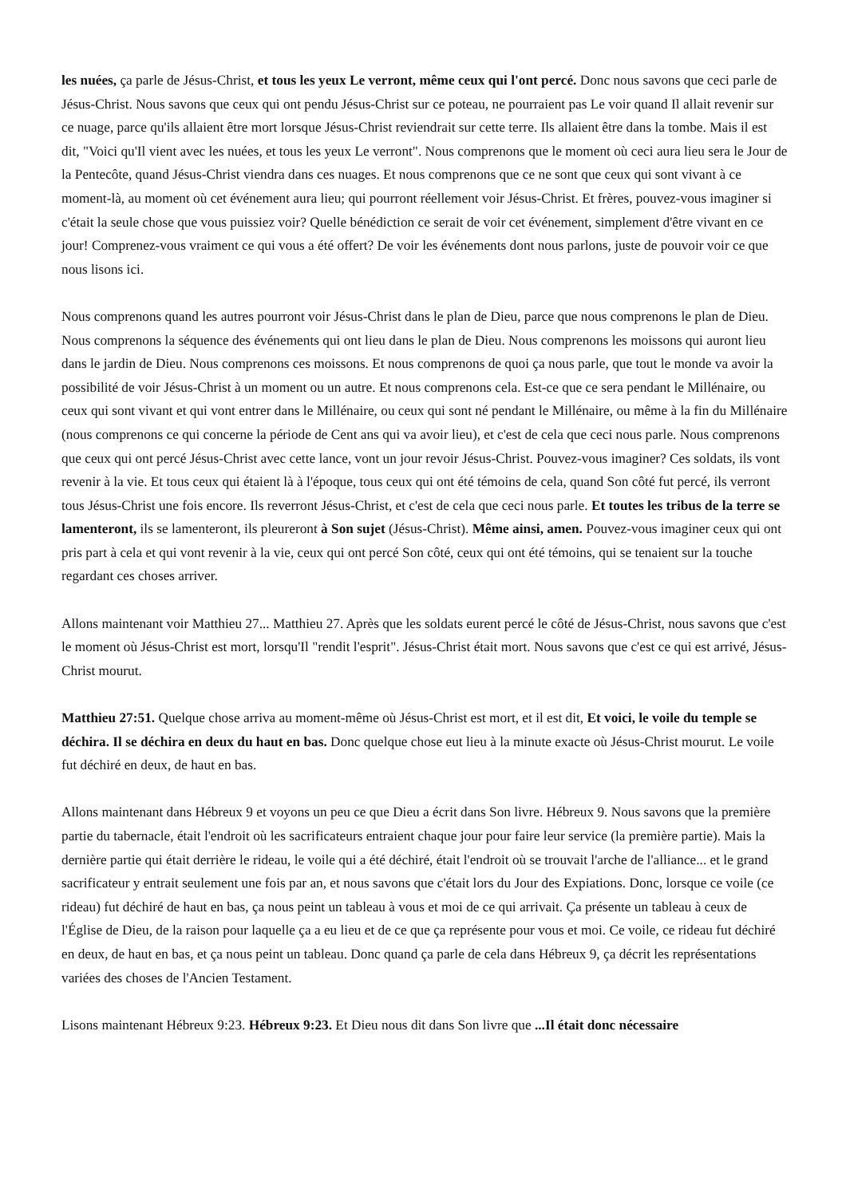les nuées, ça parle de Jésus-Christ, et tous les yeux Le verront, même ceux qui l'ont percé. Donc nous savons que ceci parle de Jésus-Christ. Nous savons que ceux qui ont pendu Jésus-Christ sur ce poteau, ne pourraient pas Le voir quand Il allait revenir sur ce nuage, parce qu'ils allaient être mort lorsque Jésus-Christ reviendrait sur cette terre. Ils allaient être dans la tombe. Mais il est dit, "Voici qu'Il vient avec les nuées, et tous les yeux Le verront". Nous comprenons que le moment où ceci aura lieu sera le Jour de la Pentecôte, quand Jésus-Christ viendra dans ces nuages. Et nous comprenons que ce ne sont que ceux qui sont vivant à ce moment-là, au moment où cet événement aura lieu; qui pourront réellement voir Jésus-Christ. Et frères, pouvez-vous imaginer si c'était la seule chose que vous puissiez voir? Quelle bénédiction ce serait de voir cet événement, simplement d'être vivant en ce jour! Comprenez-vous vraiment ce qui vous a été offert? De voir les événements dont nous parlons, juste de pouvoir voir ce que nous lisons ici.
Nous comprenons quand les autres pourront voir Jésus-Christ dans le plan de Dieu, parce que nous comprenons le plan de Dieu. Nous comprenons la séquence des événements qui ont lieu dans le plan de Dieu. Nous comprenons les moissons qui auront lieu dans le jardin de Dieu. Nous comprenons ces moissons. Et nous comprenons de quoi ça nous parle, que tout le monde va avoir la possibilité de voir Jésus-Christ à un moment ou un autre. Et nous comprenons cela. Est-ce que ce sera pendant le Millénaire, ou ceux qui sont vivant et qui vont entrer dans le Millénaire, ou ceux qui sont né pendant le Millénaire, ou même à la fin du Millénaire (nous comprenons ce qui concerne la période de Cent ans qui va avoir lieu), et c'est de cela que ceci nous parle. Nous comprenons que ceux qui ont percé Jésus-Christ avec cette lance, vont un jour revoir Jésus-Christ. Pouvez-vous imaginer? Ces soldats, ils vont revenir à la vie. Et tous ceux qui étaient là à l'époque, tous ceux qui ont été témoins de cela, quand Son côté fut percé, ils verront tous Jésus-Christ une fois encore. Ils reverront Jésus-Christ, et c'est de cela que ceci nous parle. Et toutes les tribus de la terre se lamenteront, ils se lamenteront, ils pleureront à Son sujet (Jésus-Christ). Même ainsi, amen. Pouvez-vous imaginer ceux qui ont pris part à cela et qui vont revenir à la vie, ceux qui ont percé Son côté, ceux qui ont été témoins, qui se tenaient sur la touche regardant ces choses arriver.
Allons maintenant voir Matthieu 27... Matthieu 27. Après que les soldats eurent percé le côté de Jésus-Christ, nous savons que c'est le moment où Jésus-Christ est mort, lorsqu'Il "rendit l'esprit". Jésus-Christ était mort. Nous savons que c'est ce qui est arrivé, Jésus-Christ mourut.
Matthieu 27:51. Quelque chose arriva au moment-même où Jésus-Christ est mort, et il est dit, Et voici, le voile du temple se déchira. Il se déchira en deux du haut en bas. Donc quelque chose eut lieu à la minute exacte où Jésus-Christ mourut. Le voile fut déchiré en deux, de haut en bas.
Allons maintenant dans Hébreux 9 et voyons un peu ce que Dieu a écrit dans Son livre. Hébreux 9. Nous savons que la première partie du tabernacle, était l'endroit où les sacrificateurs entraient chaque jour pour faire leur service (la première partie). Mais la dernière partie qui était derrière le rideau, le voile qui a été déchiré, était l'endroit où se trouvait l'arche de l'alliance... et le grand sacrificateur y entrait seulement une fois par an, et nous savons que c'était lors du Jour des Expiations. Donc, lorsque ce voile (ce rideau) fut déchiré de haut en bas, ça nous peint un tableau à vous et moi de ce qui arrivait. Ça présente un tableau à ceux de l'Église de Dieu, de la raison pour laquelle ça a eu lieu et de ce que ça représente pour vous et moi. Ce voile, ce rideau fut déchiré en deux, de haut en bas, et ça nous peint un tableau. Donc quand ça parle de cela dans Hébreux 9, ça décrit les représentations variées des choses de l'Ancien Testament.
Lisons maintenant Hébreux 9:23. Hébreux 9:23. Et Dieu nous dit dans Son livre que ...Il était donc nécessaire